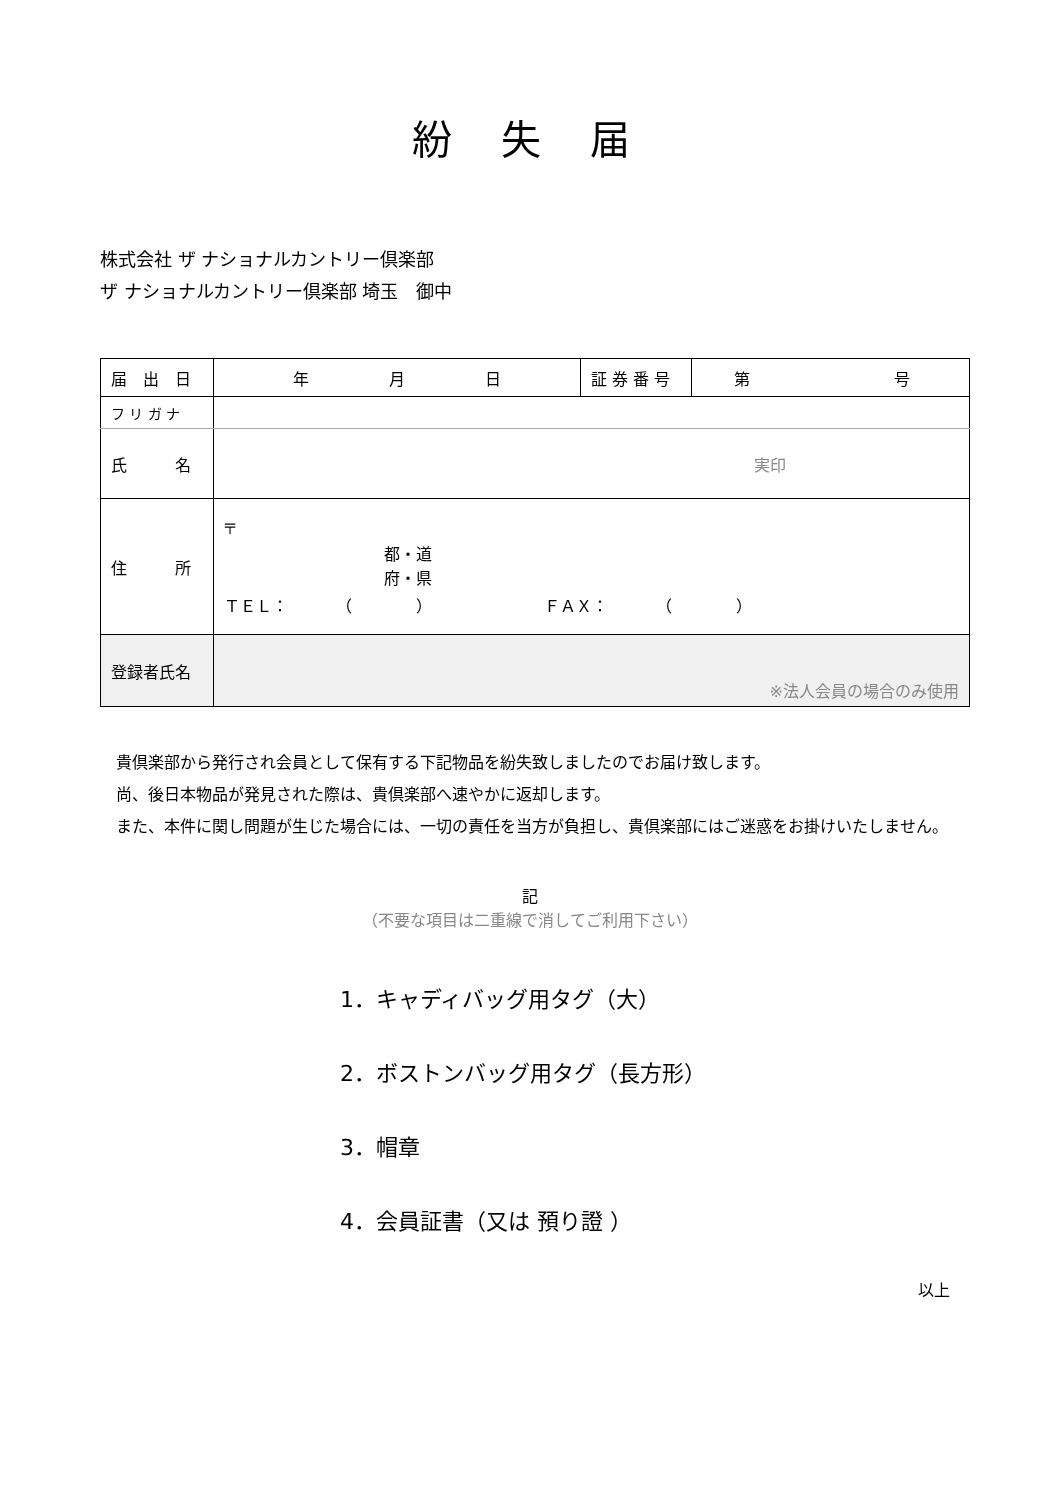紛 失 届
株式会社 ザ ナショナルカントリー倶楽部
ザ ナショナルカントリー倶楽部 埼玉　御中
| 届 出 日 | 年 月 日 | 証 券 番 号 | 第 号 |
| フ リ ガ ナ | | | |
| 氏 名 | 実印 | | |
| 住 所 | 〒 都・道 府・県 ＴＥＬ： （ ） ＦＡＸ： （ ） | | |
| 登録者氏名 | ※法人会員の場合のみ使用 | | |
　貴倶楽部から発行され会員として保有する下記物品を紛失致しましたのでお届け致します。
　尚、後日本物品が発見された際は、貴倶楽部へ速やかに返却します。
　また、本件に関し問題が生じた場合には、一切の責任を当方が負担し、貴倶楽部にはご迷惑をお掛けいたしません。
記
（不要な項目は二重線で消してご利用下さい）
1．キャディバッグ用タグ（大）
2．ボストンバッグ用タグ（長方形）
3．帽章
4．会員証書（又は 預り證 ）
以上